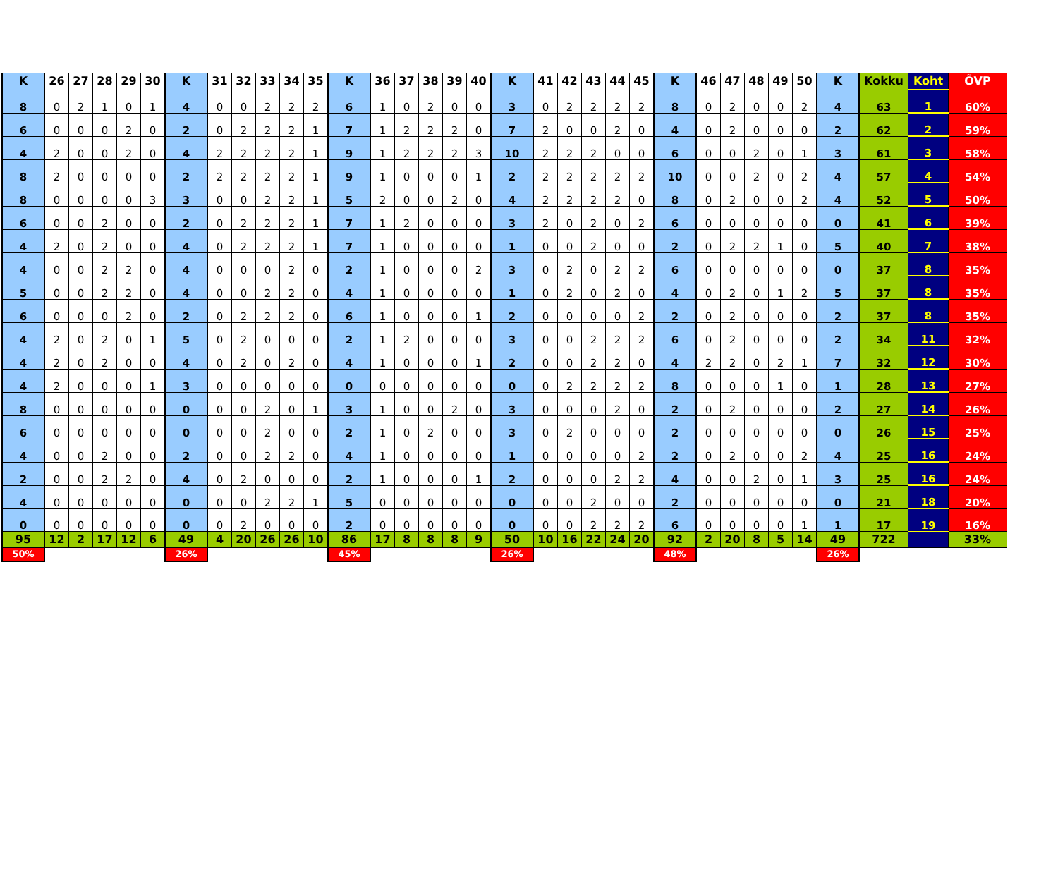| K | 26 | 27 | 28 | 29 | 30 | K | 31 | 32 | 33 | 34 | 35 | K | 36 | 37 | 38 | 39 | 40 | K | 41 | 42 | 43 | 44 | 45 | K | 46 | 47 | 48 | 49 | 50 | K | Kokku | Koht | ÕVP |
| --- | --- | --- | --- | --- | --- | --- | --- | --- | --- | --- | --- | --- | --- | --- | --- | --- | --- | --- | --- | --- | --- | --- | --- | --- | --- | --- | --- | --- | --- | --- | --- | --- | --- |
| 8 | 0 | 2 | 1 | 0 | 1 | 4 | 0 | 0 | 2 | 2 | 2 | 6 | 1 | 0 | 2 | 0 | 0 | 3 | 0 | 2 | 2 | 2 | 2 | 8 | 0 | 2 | 0 | 0 | 2 | 4 | 63 | 1 | 60% |
| 6 | 0 | 0 | 0 | 2 | 0 | 2 | 0 | 2 | 2 | 2 | 1 | 7 | 1 | 2 | 2 | 2 | 0 | 7 | 2 | 0 | 0 | 2 | 0 | 4 | 0 | 2 | 0 | 0 | 0 | 2 | 62 | 2 | 59% |
| 4 | 2 | 0 | 0 | 2 | 0 | 4 | 2 | 2 | 2 | 2 | 1 | 9 | 1 | 2 | 2 | 2 | 3 | 10 | 2 | 2 | 2 | 0 | 0 | 6 | 0 | 0 | 2 | 0 | 1 | 3 | 61 | 3 | 58% |
| 8 | 2 | 0 | 0 | 0 | 0 | 2 | 2 | 2 | 2 | 2 | 1 | 9 | 1 | 0 | 0 | 0 | 1 | 2 | 2 | 2 | 2 | 2 | 2 | 10 | 0 | 0 | 2 | 0 | 2 | 4 | 57 | 4 | 54% |
| 8 | 0 | 0 | 0 | 0 | 3 | 3 | 0 | 0 | 2 | 2 | 1 | 5 | 2 | 0 | 0 | 2 | 0 | 4 | 2 | 2 | 2 | 2 | 0 | 8 | 0 | 2 | 0 | 0 | 2 | 4 | 52 | 5 | 50% |
| 6 | 0 | 0 | 2 | 0 | 0 | 2 | 0 | 2 | 2 | 2 | 1 | 7 | 1 | 2 | 0 | 0 | 0 | 3 | 2 | 0 | 2 | 0 | 2 | 6 | 0 | 0 | 0 | 0 | 0 | 0 | 41 | 6 | 39% |
| 4 | 2 | 0 | 2 | 0 | 0 | 4 | 0 | 2 | 2 | 2 | 1 | 7 | 1 | 0 | 0 | 0 | 0 | 1 | 0 | 0 | 2 | 0 | 0 | 2 | 0 | 2 | 2 | 1 | 0 | 5 | 40 | 7 | 38% |
| 4 | 0 | 0 | 2 | 2 | 0 | 4 | 0 | 0 | 0 | 2 | 0 | 2 | 1 | 0 | 0 | 0 | 2 | 3 | 0 | 2 | 0 | 2 | 2 | 6 | 0 | 0 | 0 | 0 | 0 | 0 | 37 | 8 | 35% |
| 5 | 0 | 0 | 2 | 2 | 0 | 4 | 0 | 0 | 2 | 2 | 0 | 4 | 1 | 0 | 0 | 0 | 0 | 1 | 0 | 2 | 0 | 2 | 0 | 4 | 0 | 2 | 0 | 1 | 2 | 5 | 37 | 8 | 35% |
| 6 | 0 | 0 | 0 | 2 | 0 | 2 | 0 | 2 | 2 | 2 | 0 | 6 | 1 | 0 | 0 | 0 | 1 | 2 | 0 | 0 | 0 | 0 | 2 | 2 | 0 | 2 | 0 | 0 | 0 | 2 | 37 | 8 | 35% |
| 4 | 2 | 0 | 2 | 0 | 1 | 5 | 0 | 2 | 0 | 0 | 0 | 2 | 1 | 2 | 0 | 0 | 0 | 3 | 0 | 0 | 2 | 2 | 2 | 6 | 0 | 2 | 0 | 0 | 0 | 2 | 34 | 11 | 32% |
| 4 | 2 | 0 | 2 | 0 | 0 | 4 | 0 | 2 | 0 | 2 | 0 | 4 | 1 | 0 | 0 | 0 | 1 | 2 | 0 | 0 | 2 | 2 | 0 | 4 | 2 | 2 | 0 | 2 | 1 | 7 | 32 | 12 | 30% |
| 4 | 2 | 0 | 0 | 0 | 1 | 3 | 0 | 0 | 0 | 0 | 0 | 0 | 0 | 0 | 0 | 0 | 0 | 0 | 0 | 2 | 2 | 2 | 2 | 8 | 0 | 0 | 0 | 1 | 0 | 1 | 28 | 13 | 27% |
| 8 | 0 | 0 | 0 | 0 | 0 | 0 | 0 | 0 | 2 | 0 | 1 | 3 | 1 | 0 | 0 | 2 | 0 | 3 | 0 | 0 | 0 | 2 | 0 | 2 | 0 | 2 | 0 | 0 | 0 | 2 | 27 | 14 | 26% |
| 6 | 0 | 0 | 0 | 0 | 0 | 0 | 0 | 0 | 2 | 0 | 0 | 2 | 1 | 0 | 2 | 0 | 0 | 3 | 0 | 2 | 0 | 0 | 0 | 2 | 0 | 0 | 0 | 0 | 0 | 0 | 26 | 15 | 25% |
| 4 | 0 | 0 | 2 | 0 | 0 | 2 | 0 | 0 | 2 | 2 | 0 | 4 | 1 | 0 | 0 | 0 | 0 | 1 | 0 | 0 | 0 | 0 | 2 | 2 | 0 | 2 | 0 | 0 | 2 | 4 | 25 | 16 | 24% |
| 2 | 0 | 0 | 2 | 2 | 0 | 4 | 0 | 2 | 0 | 0 | 0 | 2 | 1 | 0 | 0 | 0 | 1 | 2 | 0 | 0 | 0 | 2 | 2 | 4 | 0 | 0 | 2 | 0 | 1 | 3 | 25 | 16 | 24% |
| 4 | 0 | 0 | 0 | 0 | 0 | 0 | 0 | 0 | 2 | 2 | 1 | 5 | 0 | 0 | 0 | 0 | 0 | 0 | 0 | 0 | 2 | 0 | 0 | 2 | 0 | 0 | 0 | 0 | 0 | 0 | 21 | 18 | 20% |
| 0 | 0 | 0 | 0 | 0 | 0 | 0 | 0 | 2 | 0 | 0 | 0 | 2 | 0 | 0 | 0 | 0 | 0 | 0 | 0 | 0 | 2 | 2 | 2 | 6 | 0 | 0 | 0 | 0 | 1 | 1 | 17 | 19 | 16% |
| 95 | 12 | 2 | 17 | 12 | 6 | 49 | 4 | 20 | 26 | 26 | 10 | 86 | 17 | 8 | 8 | 8 | 9 | 50 | 10 | 16 | 22 | 24 | 20 | 92 | 2 | 20 | 8 | 5 | 14 | 49 | 722 | | 33% |
| 50% | | | | | | 26% | | | | | | 45% | | | | | | 26% | | | | | | 48% | | | | | | 26% | | | |